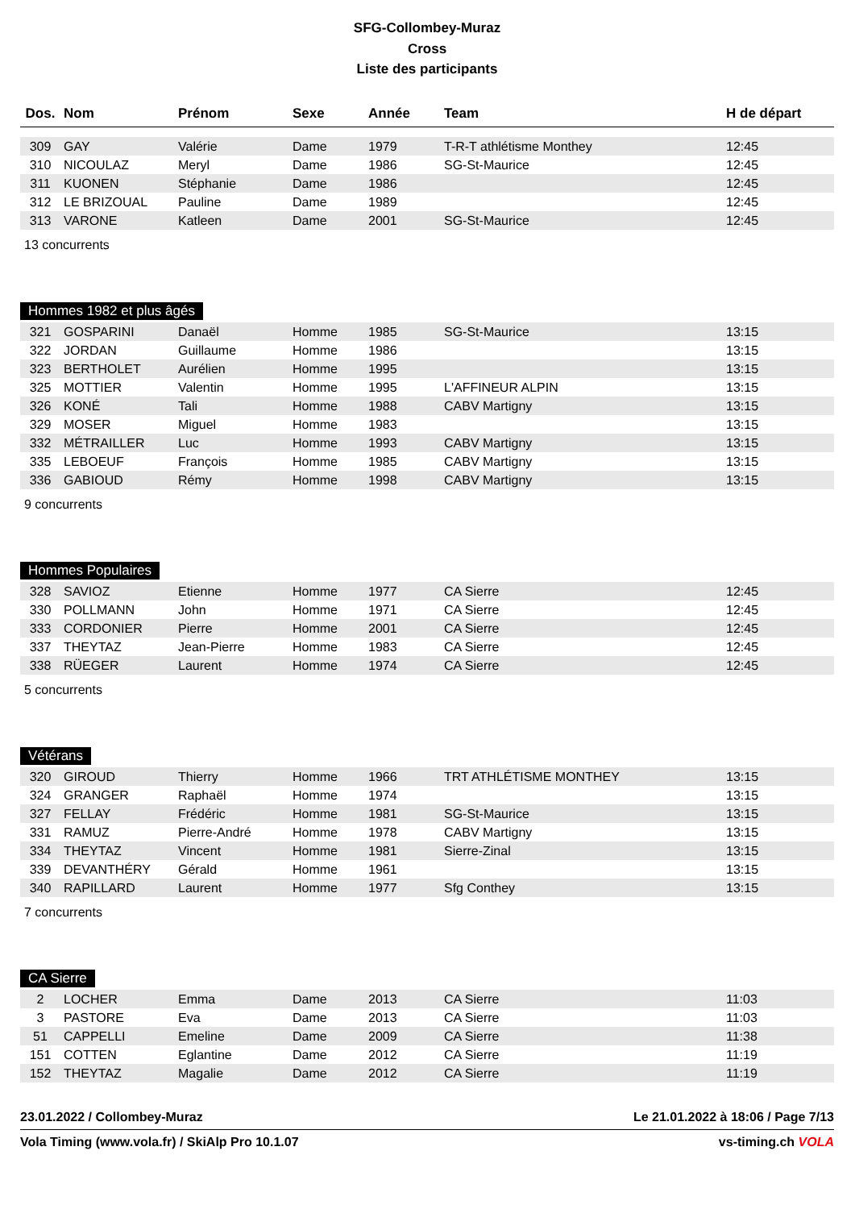SFG-Collombey-Muraz
Cross
Liste des participants
| Dos. | Nom | Prénom | Sexe | Année | Team | H de départ |
| --- | --- | --- | --- | --- | --- | --- |
| 309 | GAY | Valérie | Dame | 1979 | T-R-T athlétisme Monthey | 12:45 |
| 310 | NICOULAZ | Meryl | Dame | 1986 | SG-St-Maurice | 12:45 |
| 311 | KUONEN | Stéphanie | Dame | 1986 | | 12:45 |
| 312 | LE BRIZOUAL | Pauline | Dame | 1989 | | 12:45 |
| 313 | VARONE | Katleen | Dame | 2001 | SG-St-Maurice | 12:45 |
13 concurrents
Hommes 1982 et plus âgés
| 321 | GOSPARINI | Danaël | Homme | 1985 | SG-St-Maurice | 13:15 |
| 322 | JORDAN | Guillaume | Homme | 1986 | | 13:15 |
| 323 | BERTHOLET | Aurélien | Homme | 1995 | | 13:15 |
| 325 | MOTTIER | Valentin | Homme | 1995 | L'AFFINEUR ALPIN | 13:15 |
| 326 | KONÉ | Tali | Homme | 1988 | CABV Martigny | 13:15 |
| 329 | MOSER | Miguel | Homme | 1983 | | 13:15 |
| 332 | MÉTRAILLER | Luc | Homme | 1993 | CABV Martigny | 13:15 |
| 335 | LEBOEUF | François | Homme | 1985 | CABV Martigny | 13:15 |
| 336 | GABIOUD | Rémy | Homme | 1998 | CABV Martigny | 13:15 |
9 concurrents
Hommes Populaires
| 328 | SAVIOZ | Etienne | Homme | 1977 | CA Sierre | 12:45 |
| 330 | POLLMANN | John | Homme | 1971 | CA Sierre | 12:45 |
| 333 | CORDONIER | Pierre | Homme | 2001 | CA Sierre | 12:45 |
| 337 | THEYTAZ | Jean-Pierre | Homme | 1983 | CA Sierre | 12:45 |
| 338 | RÜEGER | Laurent | Homme | 1974 | CA Sierre | 12:45 |
5 concurrents
Vétérans
| 320 | GIROUD | Thierry | Homme | 1966 | TRT ATHLÉTISME MONTHEY | 13:15 |
| 324 | GRANGER | Raphaël | Homme | 1974 | | 13:15 |
| 327 | FELLAY | Frédéric | Homme | 1981 | SG-St-Maurice | 13:15 |
| 331 | RAMUZ | Pierre-André | Homme | 1978 | CABV Martigny | 13:15 |
| 334 | THEYTAZ | Vincent | Homme | 1981 | Sierre-Zinal | 13:15 |
| 339 | DEVANTHÉRY | Gérald | Homme | 1961 | | 13:15 |
| 340 | RAPILLARD | Laurent | Homme | 1977 | Sfg Conthey | 13:15 |
7 concurrents
CA Sierre
| 2 | LOCHER | Emma | Dame | 2013 | CA Sierre | 11:03 |
| 3 | PASTORE | Eva | Dame | 2013 | CA Sierre | 11:03 |
| 51 | CAPPELLI | Emeline | Dame | 2009 | CA Sierre | 11:38 |
| 151 | COTTEN | Eglantine | Dame | 2012 | CA Sierre | 11:19 |
| 152 | THEYTAZ | Magalie | Dame | 2012 | CA Sierre | 11:19 |
23.01.2022 / Collombey-Muraz Le 21.01.2022 à 18:06 / Page 7/13
Vola Timing (www.vola.fr) / SkiAlp Pro 10.1.07 vs-timing.ch VOLA